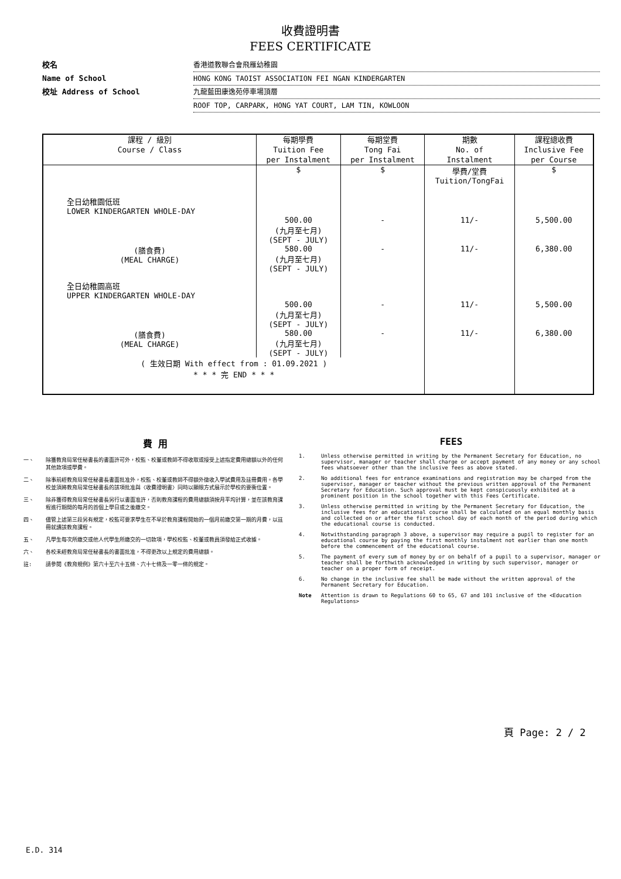收費證明書
FEES CERTIFICATE
校名 香港道教聯合會飛雁幼稚園
Name of School HONG KONG TAOIST ASSOCIATION FEI NGAN KINDERGARTEN
校址 Address of School 九龍藍田康逸苑停車場頂層
ROOF TOP, CARPARK, HONG YAT COURT, LAM TIN, KOWLOON
| 課程 / 級別 Course / Class | 每期學費 Tuition Fee per Instalment | 每期堂費 Tong Fai per Instalment | 期數 No. of Instalment | 課程總收費 Inclusive Fee per Course |
| --- | --- | --- | --- | --- |
| | $ | $ | 學費/堂費 Tuition/TongFai | $ |
| 全日幼稚園低班 LOWER KINDERGARTEN WHOLE-DAY | | | | |
| | 500.00 (九月至七月) (SEPT - JULY) | - | 11/- | 5,500.00 |
| (膳食費) (MEAL CHARGE) | 580.00 (九月至七月) (SEPT - JULY) | - | 11/- | 6,380.00 |
| 全日幼稚園高班 UPPER KINDERGARTEN WHOLE-DAY | | | | |
| | 500.00 (九月至七月) (SEPT - JULY) | - | 11/- | 5,500.00 |
| (膳食費) (MEAL CHARGE) | 580.00 (九月至七月) (SEPT - JULY) | - | 11/- | 6,380.00 |
| ( 生效日期 With effect from : 01.09.2021 ) * * * 完 END * * * | | | | |
費 用
一、 除獲教育局常任秘書長的書面許可外，校監、校董或教師不得收取或接受上述指定費用總額以外的任何其他款項或學費。
二、 除事前經教育局常任秘書長書面批准外，校監、校董或教師不得額外徵收入學試費用及註冊費用。各學校並須將教育局常任秘書長的該項批准與〈收費證明書〉同時以顯眼方式展示於學校的要衝位置。
三、 除非獲得教育局常任秘書長另行以書面准許，否則教育課程的費用總額須按月平均計算，並在該教育課程進行期間的每月的首個上學日或之後繳交。
四、 儘管上述第三段另有規定，校監可要求學生在不早於教育課程開始的一個月前繳交第一期的月費，以註冊就讀該教育課程。
五、 凡學生每次所繳交或他人代學生所繳交的一切款項，學校校監、校董或教員須發給正式收據。
六、 各校未經教育局常任秘書長的書面批准，不得更改以上規定的費用總額。
註: 請參閱《教育規例》第六十至六十五條、六十七條及一零一條的規定。
FEES
1. Unless otherwise permitted in writing by the Permanent Secretary for Education, no supervisor, manager or teacher shall charge or accept payment of any money or any school fees whatsoever other than the inclusive fees as above stated.
2. No additional fees for entrance examinations and registration may be charged from the supervisor, manager or teacher without the previous written approval of the Permanent Secretary for Education. Such approval must be kept conspicuously exhibited at a prominent position in the school together with this Fees Certificate.
3. Unless otherwise permitted in writing by the Permanent Secretary for Education, the inclusive fees for an educational course shall be calculated on an equal monthly basis and collected on or after the first school day of each month of the period during which the educational course is conducted.
4. Notwithstanding paragraph 3 above, a supervisor may require a pupil to register for an educational course by paying the first monthly instalment not earlier than one month before the commencement of the educational course.
5. The payment of every sum of money by or on behalf of a pupil to a supervisor, manager or teacher shall be forthwith acknowledged in writing by such supervisor, manager or teacher on a proper form of receipt.
6. No change in the inclusive fee shall be made without the written approval of the Permanent Secretary for Education.
Note Attention is drawn to Regulations 60 to 65, 67 and 101 inclusive of the <Education Regulations>
頁 Page: 2 / 2
E.D. 314